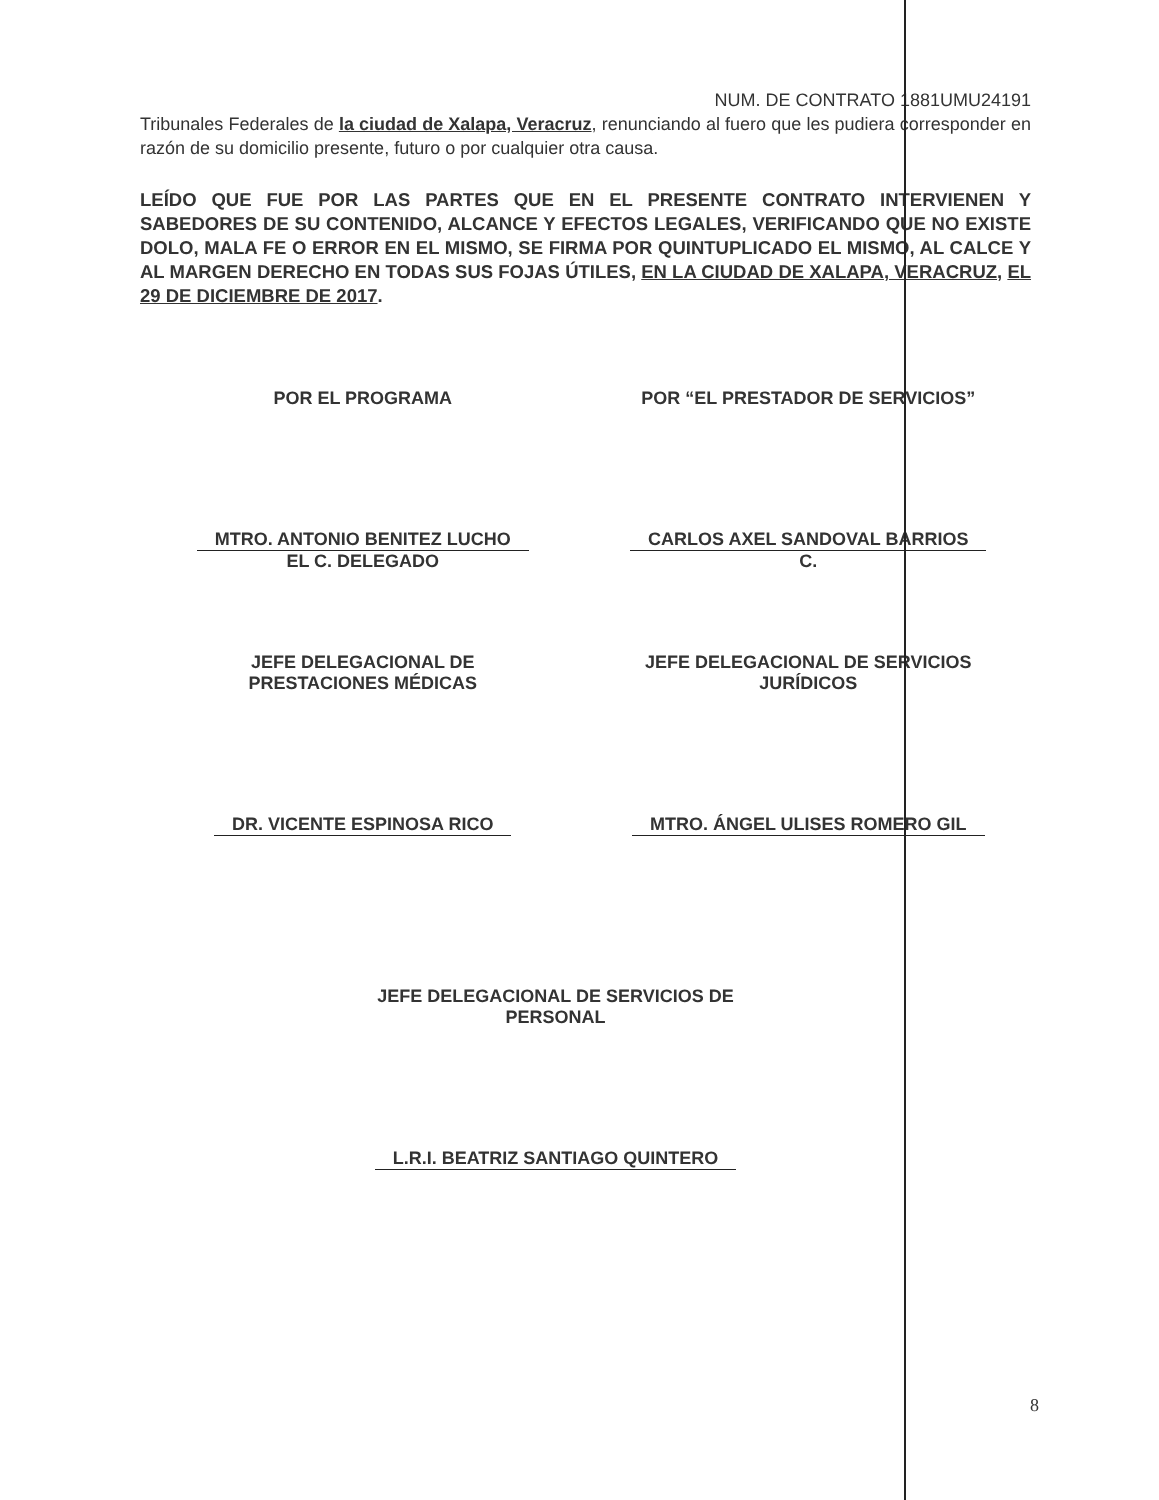NUM. DE CONTRATO 1881UMU24191
Tribunales Federales de la ciudad de Xalapa, Veracruz, renunciando al fuero que les pudiera corresponder en razón de su domicilio presente, futuro o por cualquier otra causa.
LEÍDO QUE FUE POR LAS PARTES QUE EN EL PRESENTE CONTRATO INTERVIENEN Y SABEDORES DE SU CONTENIDO, ALCANCE Y EFECTOS LEGALES, VERIFICANDO QUE NO EXISTE DOLO, MALA FE O ERROR EN EL MISMO, SE FIRMA POR QUINTUPLICADO EL MISMO, AL CALCE Y AL MARGEN DERECHO EN TODAS SUS FOJAS ÚTILES, EN LA CIUDAD DE XALAPA, VERACRUZ, EL 29 DE DICIEMBRE DE 2017.
POR EL PROGRAMA
MTRO. ANTONIO BENITEZ LUCHO
EL C. DELEGADO
POR “EL PRESTADOR DE SERVICIOS”
CARLOS AXEL SANDOVAL BARRIOS
C.
JEFE DELEGACIONAL DE
PRESTACIONES MÉDICAS
DR. VICENTE ESPINOSA RICO
JEFE DELEGACIONAL DE SERVICIOS
JURÍDICOS
MTRO. ÁNGEL ULISES ROMERO GIL
JEFE DELEGACIONAL DE SERVICIOS DE
PERSONAL
L.R.I. BEATRIZ SANTIAGO QUINTERO
8